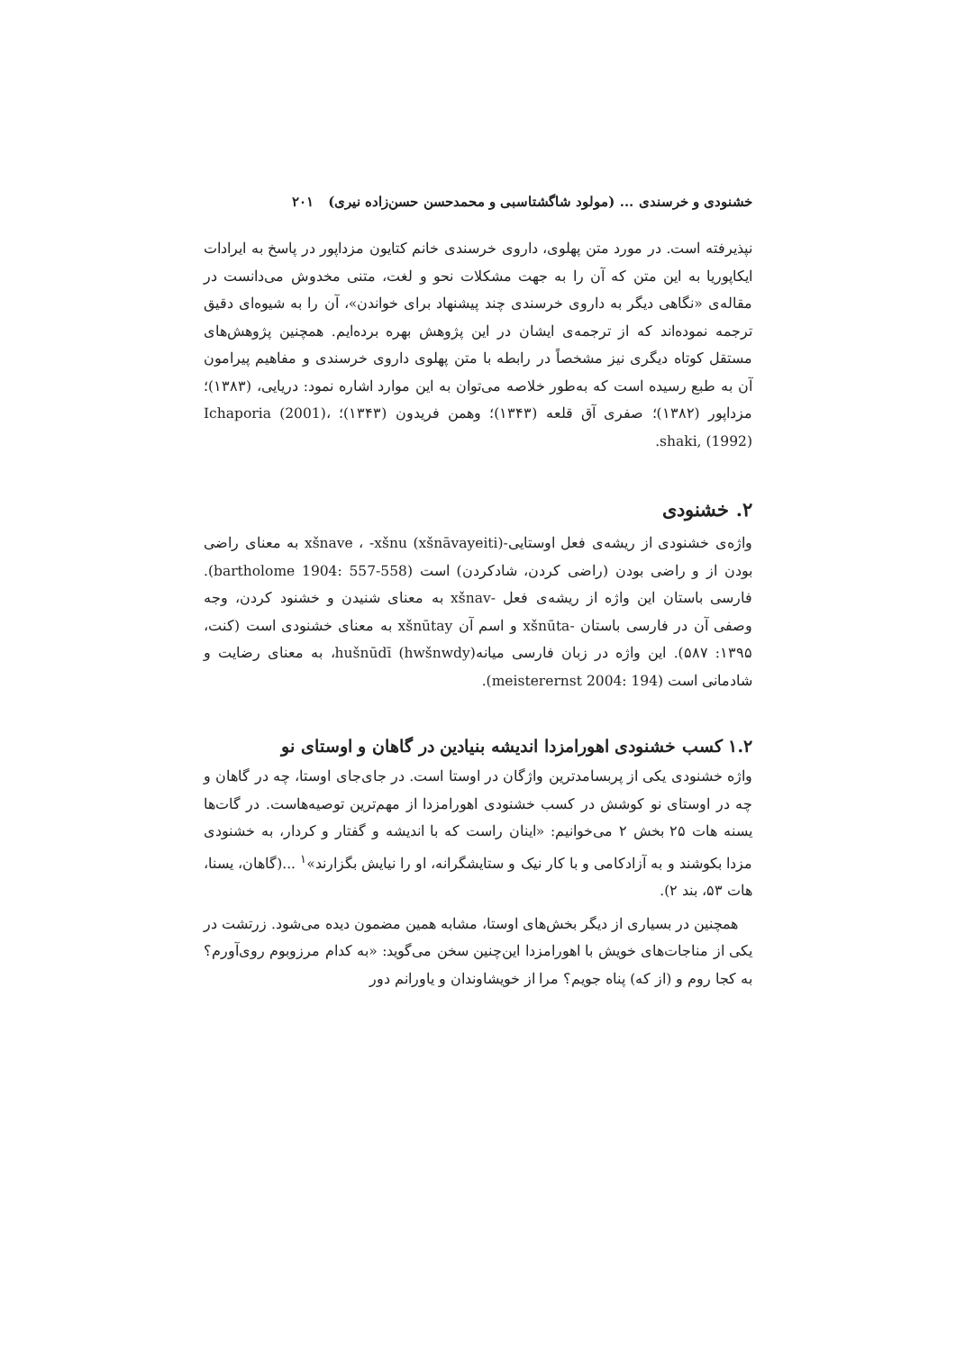خشنودی و خرسندی ... (مولود شاگشتاسبی و محمدحسن حسن‌زاده نیری) ۲۰۱
نپذیرفته است. در مورد متن پهلوی، داروی خرسندی خانم کتایون مزداپور در پاسخ به ایرادات ایکاپوریا به این متن که آن را به جهت مشکلات نحو و لغت، متنی مخدوش می‌دانست در مقاله‌ی «نگاهی دیگر به داروی خرسندی چند پیشنهاد برای خواندن»، آن را به شیوه‌ای دقیق ترجمه نموده‌اند که از ترجمه‌ی ایشان در این پژوهش بهره برده‌ایم. همچنین پژوهش‌های مستقل کوتاه دیگری نیز مشخصاً در رابطه با متن پهلوی داروی خرسندی و مفاهیم پیرامون آن به طبع رسیده است که به‌طور خلاصه می‌توان به این موارد اشاره نمود: دریایی، (۱۳۸۳)؛ مزداپور (۱۳۸۲)؛ صفری آق قلعه (۱۳۴۳)؛ وهمن فریدون (۱۳۴۳)؛ Ichaporia (2001)، shaki, (1992).
۲. خشنودی
واژه‌ی خشنودی از ریشه‌ی فعل اوستایی-xšnave ، -xšnu (xšnāvayeiti) به معنای راضی بودن از و راضی بودن (راضی کردن، شادکردن) است (bartholome 1904: 557-558). فارسی باستان این واژه از ریشه‌ی فعل -xšnav به معنای شنیدن و خشنود کردن، وجه وصفی آن در فارسی باستان -xšnūta و اسم آن xšnūtay به معنای خشنودی است (کنت، ۱۳۹۵: ۵۸۷). این واژه در زبان فارسی میانه(hwšnwdy) hušnūdī، به معنای رضایت و شادمانی است (meisterernst 2004: 194).
۱.۲ کسب خشنودی اهورامزدا اندیشه بنیادین در گاهان و اوستای نو
واژه خشنودی یکی از پربسامدترین واژگان در اوستا است. در جای‌جای اوستا، چه در گاهان و چه در اوستای نو کوشش در کسب خشنودی اهورامزدا از مهم‌ترین توصیه‌هاست. در گات‌ها یسنه هات ۲۵ بخش ۲ می‌خوانیم: «اینان راست که با اندیشه و گفتار و کردار، به خشنودی مزدا بکوشند و به آزادکامی و با کار نیک و ستایشگرانه، او را نیایش بگزارند»<sup>۱</sup> ...(گاهان، یسنا، هات ۵۳، بند ۲).
همچنین در بسیاری از دیگر بخش‌های اوستا، مشابه همین مضمون دیده می‌شود. زرتشت در یکی از مناجات‌های خویش با اهورامزدا این‌چنین سخن می‌گوید: «به کدام مرزوبوم روی‌آورم؟ به کجا روم و (از که) پناه جویم؟ مرا از خویشاوندان و یاورانم دور